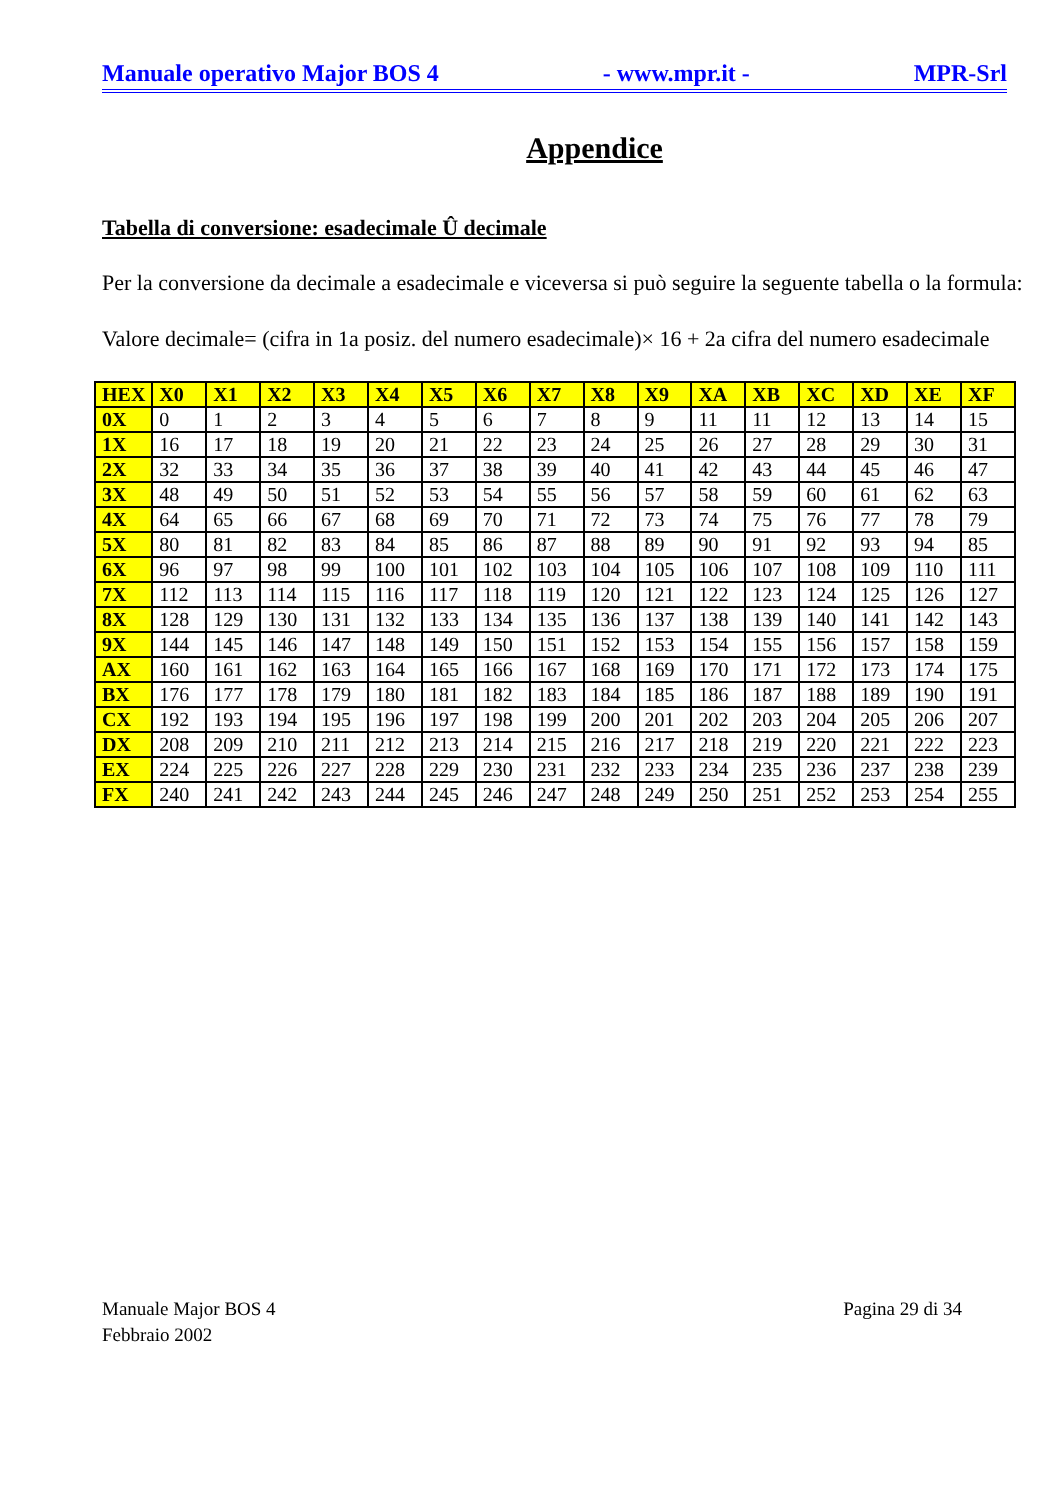Manuale operativo Major BOS 4 - www.mpr.it - MPR-Srl
Appendice
Tabella di conversione: esadecimale Û decimale
Per la conversione da decimale a esadecimale e viceversa si può seguire la seguente tabella o la formula:
Valore decimale= (cifra in 1a posiz. del numero esadecimale)× 16 + 2a cifra del numero esadecimale
| HEX | X0 | X1 | X2 | X3 | X4 | X5 | X6 | X7 | X8 | X9 | XA | XB | XC | XD | XE | XF |
| --- | --- | --- | --- | --- | --- | --- | --- | --- | --- | --- | --- | --- | --- | --- | --- | --- |
| 0X | 0 | 1 | 2 | 3 | 4 | 5 | 6 | 7 | 8 | 9 | 11 | 11 | 12 | 13 | 14 | 15 |
| 1X | 16 | 17 | 18 | 19 | 20 | 21 | 22 | 23 | 24 | 25 | 26 | 27 | 28 | 29 | 30 | 31 |
| 2X | 32 | 33 | 34 | 35 | 36 | 37 | 38 | 39 | 40 | 41 | 42 | 43 | 44 | 45 | 46 | 47 |
| 3X | 48 | 49 | 50 | 51 | 52 | 53 | 54 | 55 | 56 | 57 | 58 | 59 | 60 | 61 | 62 | 63 |
| 4X | 64 | 65 | 66 | 67 | 68 | 69 | 70 | 71 | 72 | 73 | 74 | 75 | 76 | 77 | 78 | 79 |
| 5X | 80 | 81 | 82 | 83 | 84 | 85 | 86 | 87 | 88 | 89 | 90 | 91 | 92 | 93 | 94 | 85 |
| 6X | 96 | 97 | 98 | 99 | 100 | 101 | 102 | 103 | 104 | 105 | 106 | 107 | 108 | 109 | 110 | 111 |
| 7X | 112 | 113 | 114 | 115 | 116 | 117 | 118 | 119 | 120 | 121 | 122 | 123 | 124 | 125 | 126 | 127 |
| 8X | 128 | 129 | 130 | 131 | 132 | 133 | 134 | 135 | 136 | 137 | 138 | 139 | 140 | 141 | 142 | 143 |
| 9X | 144 | 145 | 146 | 147 | 148 | 149 | 150 | 151 | 152 | 153 | 154 | 155 | 156 | 157 | 158 | 159 |
| AX | 160 | 161 | 162 | 163 | 164 | 165 | 166 | 167 | 168 | 169 | 170 | 171 | 172 | 173 | 174 | 175 |
| BX | 176 | 177 | 178 | 179 | 180 | 181 | 182 | 183 | 184 | 185 | 186 | 187 | 188 | 189 | 190 | 191 |
| CX | 192 | 193 | 194 | 195 | 196 | 197 | 198 | 199 | 200 | 201 | 202 | 203 | 204 | 205 | 206 | 207 |
| DX | 208 | 209 | 210 | 211 | 212 | 213 | 214 | 215 | 216 | 217 | 218 | 219 | 220 | 221 | 222 | 223 |
| EX | 224 | 225 | 226 | 227 | 228 | 229 | 230 | 231 | 232 | 233 | 234 | 235 | 236 | 237 | 238 | 239 |
| FX | 240 | 241 | 242 | 243 | 244 | 245 | 246 | 247 | 248 | 249 | 250 | 251 | 252 | 253 | 254 | 255 |
Manuale Major BOS 4
Febbraio 2002 Pagina 29 di 34